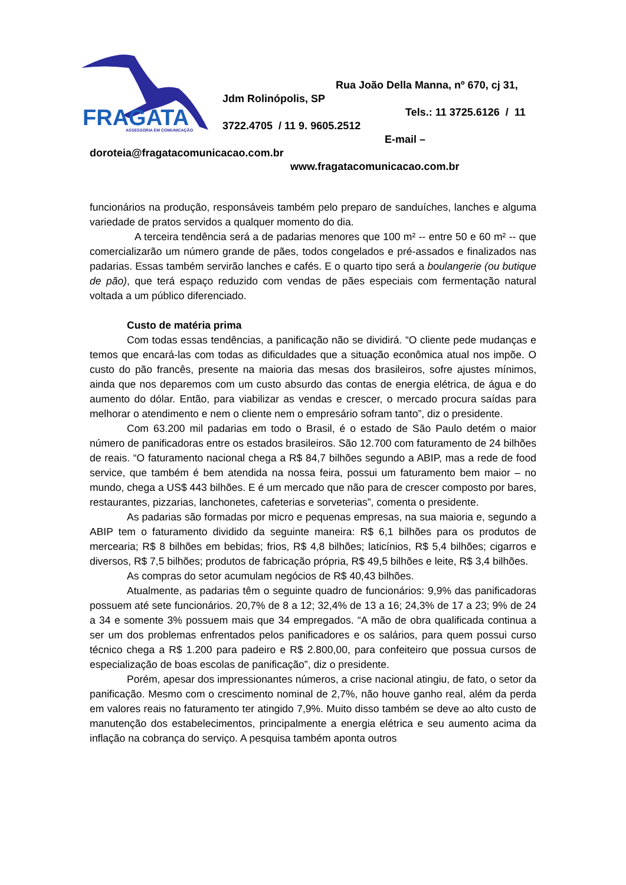FRAGATA
ASSESSORIA EM COMUNICAÇÃO
Rua João Della Manna, nº 670, cj 31,
Jdm Rolinópolis, SP
Tels.: 11 3725.6126 / 11
3722.4705 / 11 9. 9605.2512
E-mail –
doroteia@fragatacomunicacao.com.br
www.fragatacomunicacao.com.br
funcionários na produção, responsáveis também pelo preparo de sanduíches, lanches e alguma variedade de pratos servidos a qualquer momento do dia.
A terceira tendência será a de padarias menores que 100 m² -- entre 50 e 60 m² -- que comercializarão um número grande de pães, todos congelados e pré-assados e finalizados nas padarias. Essas também servirão lanches e cafés. E o quarto tipo será a boulangerie (ou butique de pão), que terá espaço reduzido com vendas de pães especiais com fermentação natural voltada a um público diferenciado.
Custo de matéria prima
Com todas essas tendências, a panificação não se dividirá. “O cliente pede mudanças e temos que encará-las com todas as dificuldades que a situação econômica atual nos impõe. O custo do pão francês, presente na maioria das mesas dos brasileiros, sofre ajustes mínimos, ainda que nos deparemos com um custo absurdo das contas de energia elétrica, de água e do aumento do dólar. Então, para viabilizar as vendas e crescer, o mercado procura saídas para melhorar o atendimento e nem o cliente nem o empresário sofram tanto”, diz o presidente.
Com 63.200 mil padarias em todo o Brasil, é o estado de São Paulo detém o maior número de panificadoras entre os estados brasileiros. São 12.700 com faturamento de 24 bilhões de reais. “O faturamento nacional chega a R$ 84,7 bilhões segundo a ABIP, mas a rede de food service, que também é bem atendida na nossa feira, possui um faturamento bem maior – no mundo, chega a US$ 443 bilhões. E é um mercado que não para de crescer composto por bares, restaurantes, pizzarias, lanchonetes, cafeterias e sorveterias”, comenta o presidente.
As padarias são formadas por micro e pequenas empresas, na sua maioria e, segundo a ABIP tem o faturamento dividido da seguinte maneira: R$ 6,1 bilhões para os produtos de mercearia; R$ 8 bilhões em bebidas; frios, R$ 4,8 bilhões; laticínios, R$ 5,4 bilhões; cigarros e diversos, R$ 7,5 bilhões; produtos de fabricação própria, R$ 49,5 bilhões e leite, R$ 3,4 bilhões.
As compras do setor acumulam negócios de R$ 40,43 bilhões.
Atualmente, as padarias têm o seguinte quadro de funcionários: 9,9% das panificadoras possuem até sete funcionários. 20,7% de 8 a 12; 32,4% de 13 a 16; 24,3% de 17 a 23; 9% de 24 a 34 e somente 3% possuem mais que 34 empregados. “A mão de obra qualificada continua a ser um dos problemas enfrentados pelos panificadores e os salários, para quem possui curso técnico chega a R$ 1.200 para padeiro e R$ 2.800,00, para confeiteiro que possua cursos de especialização de boas escolas de panificação”, diz o presidente.
Porém, apesar dos impressionantes números, a crise nacional atingiu, de fato, o setor da panificação. Mesmo com o crescimento nominal de 2,7%, não houve ganho real, além da perda em valores reais no faturamento ter atingido 7,9%. Muito disso também se deve ao alto custo de manutenção dos estabelecimentos, principalmente a energia elétrica e seu aumento acima da inflação na cobrança do serviço. A pesquisa também aponta outros